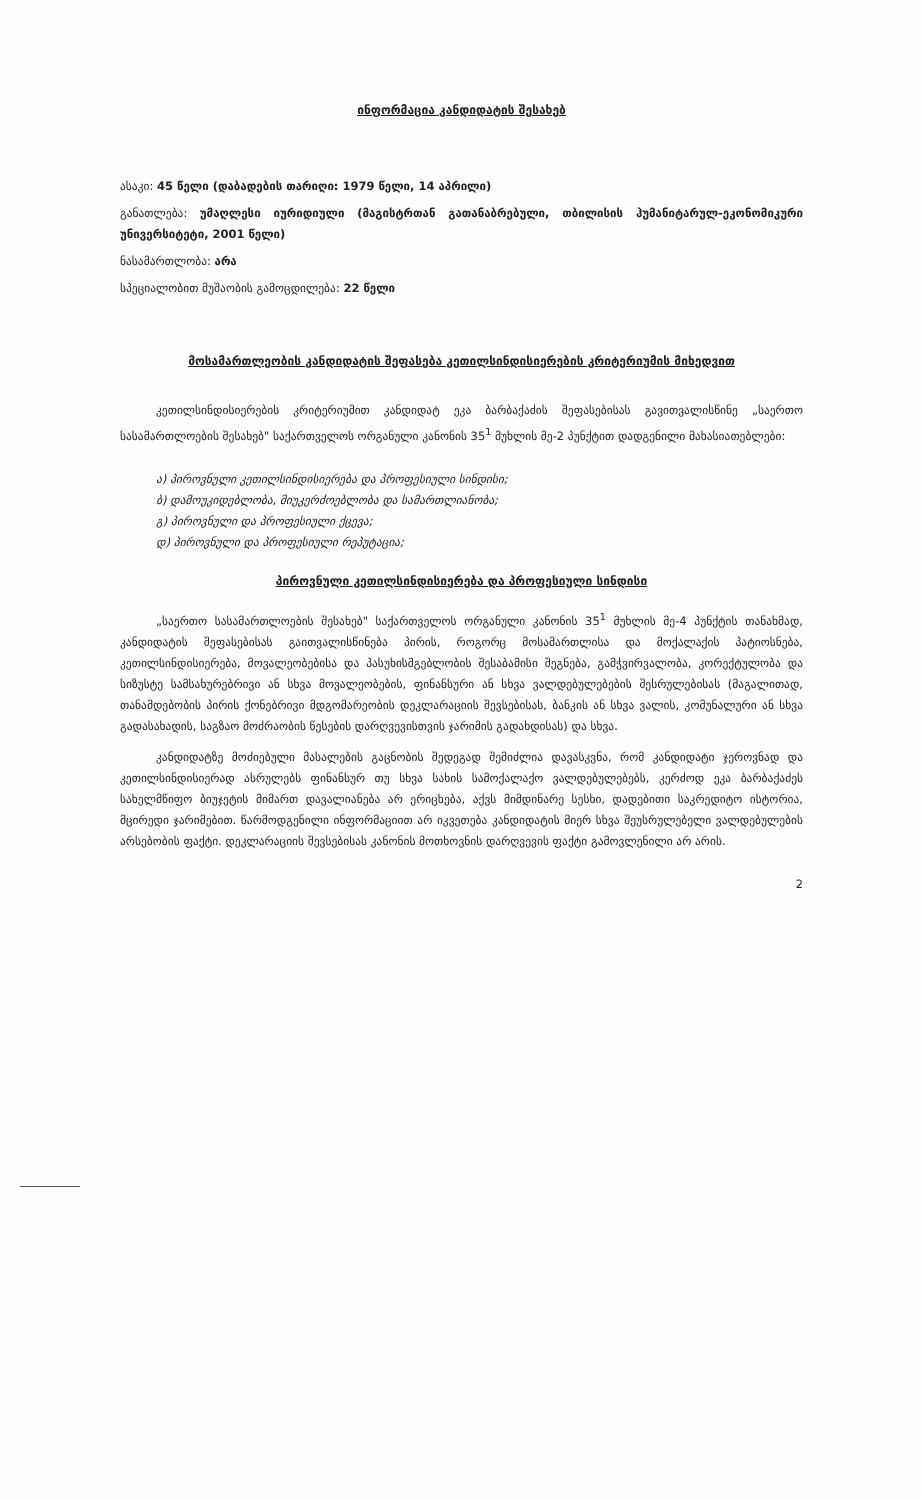ინფორმაცია კანდიდატის შესახებ
ასაკი: 45 წელი (დაბადების თარიღი: 1979 წელი, 14 აპრილი)
განათლება: უმაღლესი იურიდიული (მაგისტრთან გათანაბრებული, თბილისის ჰუმანიტარულ-ეკონომიკური უნივერსიტეტი, 2001 წელი)
ნასამართლობა: არა
სპეციალობით მუშაობის გამოცდილება: 22 წელი
მოსამართლეობის კანდიდატის შეფასება კეთილსინდისიერების კრიტერიუმის მიხედვით
კეთილსინდისიერების კრიტერიუმით კანდიდატ ეკა ბარბაქაძის შეფასებისას გავითვალისწინე „საერთო სასამართლოების შესახებ" საქართველოს ორგანული კანონის 35<sup>1</sup> მუხლის მე-2 პუნქტით დადგენილი მახასიათებლები:
ა) პიროვნული კეთილსინდისიერება და პროფესიული სინდისი;
ბ) დამოუკიდებლობა, მიუკერძოებლობა და სამართლიანობა;
გ) პიროვნული და პროფესიული ქცევა;
დ) პიროვნული და პროფესიული რეპუტაცია;
პიროვნული კეთილსინდისიერება და პროფესიული სინდისი
„საერთო სასამართლოების შესახებ" საქართველოს ორგანული კანონის 35<sup>1</sup> მუხლის მე-4 პუნქტის თანახმად, კანდიდატის შეფასებისას გაითვალისწინება პირის, როგორც მოსამართლისა და მოქალაქის პატიოსნება, კეთილსინდისიერება, მოვალეობებისა და პასუხისმგებლობის შესაბამისი შეგნება, გამჭვირვალობა, კორექტულობა და სიზუსტე სამსახურებრივი ან სხვა მოვალეობების, ფინანსური ან სხვა ვალდებულებების შესრულებისას (მაგალითად, თანამდებობის პირის ქონებრივი მდგომარეობის დეკლარაციის შევსებისას, ბანკის ან სხვა ვალის, კომუნალური ან სხვა გადასახადის, საგზაო მოძრაობის წესების დარღვევისთვის ჯარიმის გადახდისას) და სხვა.
კანდიდატზე მოძიებული მასალების გაცნობის შედეგად შემიძლია დავასკვნა, რომ კანდიდატი ჯეროვნად და კეთილსინდისიერად ასრულებს ფინანსურ თუ სხვა სახის სამოქალაქო ვალდებულებებს, კერძოდ ეკა ბარბაქაძეს სახელმწიფო ბიუჯეტის მიმართ დავალიანება არ ერიცხება, აქვს მიმდინარე სესხი, დადებითი საკრედიტო ისტორია, მცირედი ჯარიმებით. წარმოდგენილი ინფორმაციით არ იკვეთება კანდიდატის მიერ სხვა შეუსრულებელი ვალდებულების არსებობის ფაქტი. დეკლარაციის შევსებისას კანონის მოთხოვნის დარღვევის ფაქტი გამოვლენილი არ არის.
2